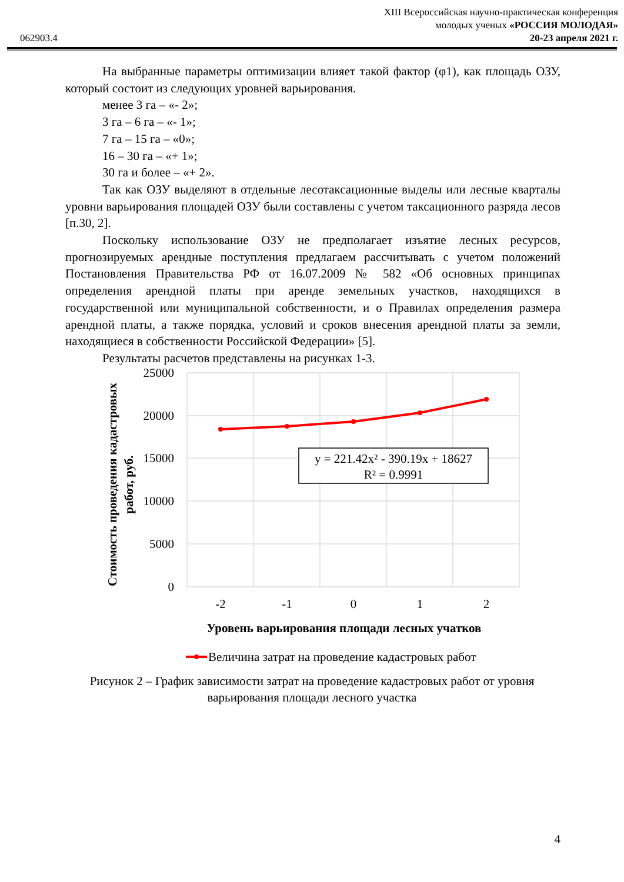062903.4
XIII Всероссийская научно-практическая конференция
молодых ученых «РОССИЯ МОЛОДАЯ»
20-23 апреля 2021 г.
На выбранные параметры оптимизации влияет такой фактор (φ1), как площадь ОЗУ, который состоит из следующих уровней варьирования.
менее 3 га – «- 2»;
3 га – 6 га – «- 1»;
7 га – 15 га – «0»;
16 – 30 га – «+ 1»;
30 га и более – «+ 2».
Так как ОЗУ выделяют в отдельные лесотаксационные выделы или лесные кварталы уровни варьирования площадей ОЗУ были составлены с учетом таксационного разряда лесов [п.30, 2].
Поскольку использование ОЗУ не предполагает изъятие лесных ресурсов, прогнозируемых арендные поступления предлагаем рассчитывать с учетом положений Постановления Правительства РФ от 16.07.2009 № 582 «Об основных принципах определения арендной платы при аренде земельных участков, находящихся в государственной или муниципальной собственности, и о Правилах определения размера арендной платы, а также порядка, условий и сроков внесения арендной платы за земли, находящиеся в собственности Российской Федерации» [5].
Результаты расчетов представлены на рисунках 1-3.
25000
20000
15000
10000
5000
0
-2
-1
0
1
2
y = 221.42x² - 390.19x + 18627
R² = 0.9991
Стоимость проведения кадастровых
работ, руб.
Уровень варьирования площади лесных учатков
Величина затрат на проведение кадастровых работ
Рисунок 2 – График зависимости затрат на проведение кадастровых работ от уровня варьирования площади лесного участка
4